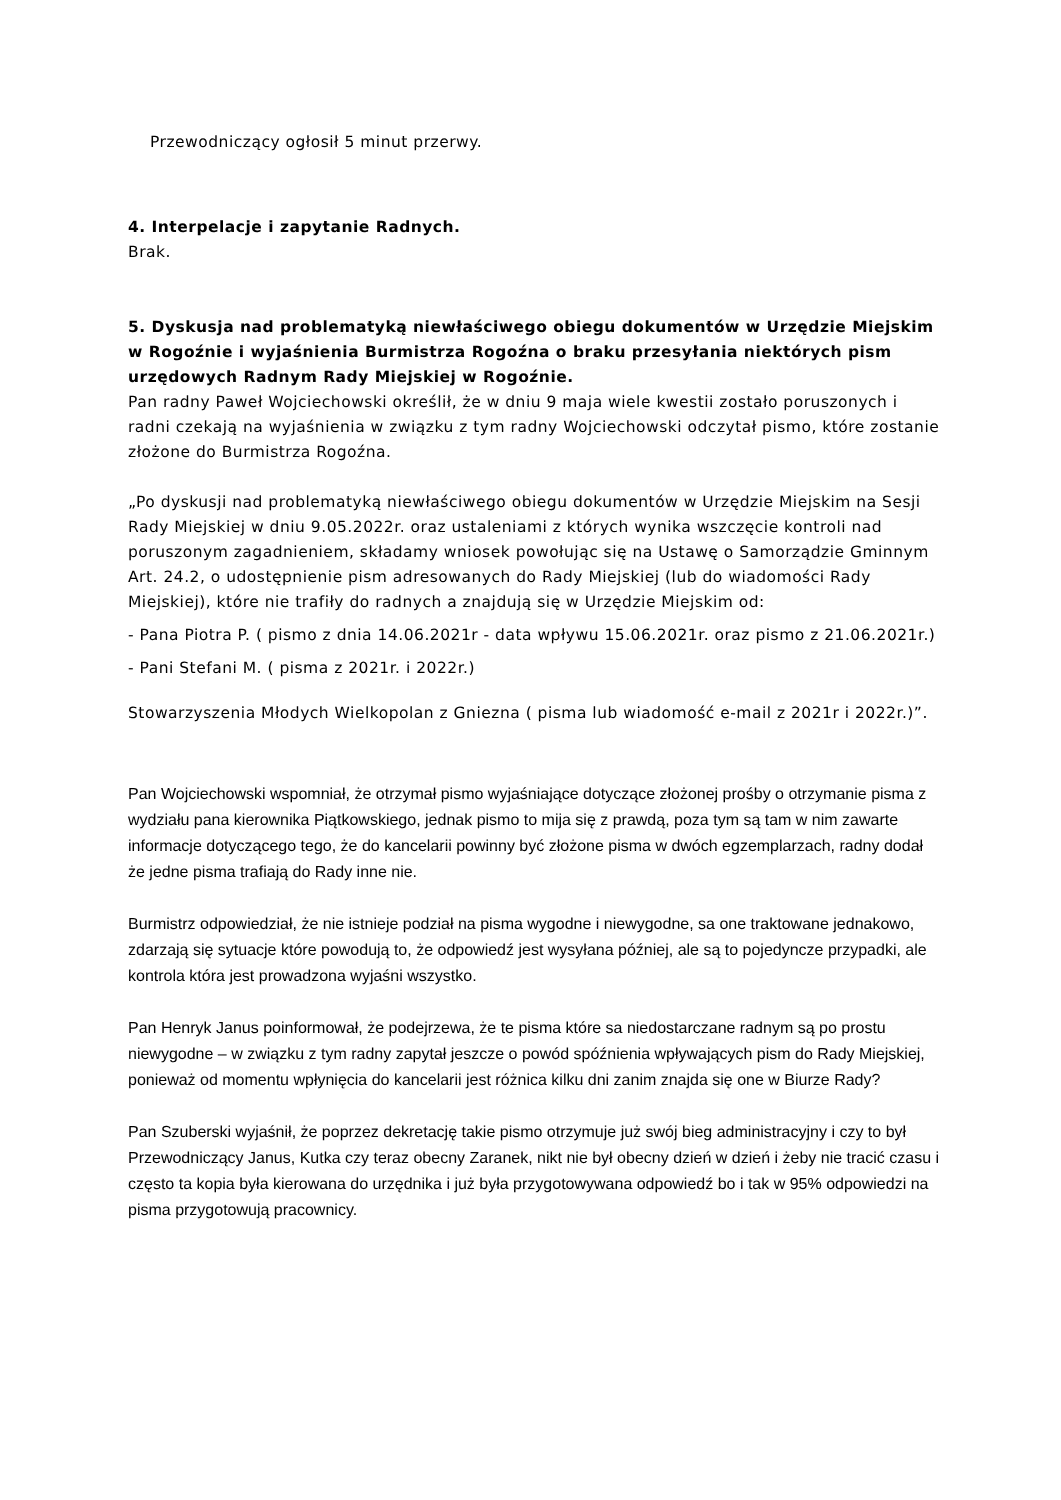Przewodniczący ogłosił 5 minut przerwy.
4. Interpelacje i zapytanie Radnych.
Brak.
5. Dyskusja nad problematyką niewłaściwego obiegu dokumentów w Urzędzie Miejskim w Rogoźnie i wyjaśnienia Burmistrza Rogoźna o braku przesyłania niektórych pism urzędowych Radnym Rady Miejskiej w Rogoźnie.
Pan radny Paweł Wojciechowski określił, że w dniu 9 maja wiele kwestii zostało poruszonych i radni czekają na wyjaśnienia w związku z tym radny Wojciechowski odczytał pismo, które zostanie złożone do Burmistrza Rogoźna.
„Po dyskusji nad problematyką niewłaściwego obiegu dokumentów w Urzędzie Miejskim na Sesji Rady Miejskiej w dniu 9.05.2022r. oraz ustaleniami z których wynika wszczęcie kontroli nad poruszonym zagadnieniem, składamy wniosek powołując się na Ustawę o Samorządzie Gminnym Art. 24.2, o udostępnienie pism adresowanych do Rady Miejskiej (lub do wiadomości Rady Miejskiej), które nie trafiły do radnych a znajdują się w Urzędzie Miejskim od:
- Pana Piotra P. ( pismo z dnia 14.06.2021r - data wpływu 15.06.2021r. oraz pismo z 21.06.2021r.)
- Pani Stefani M. ( pisma z 2021r. i 2022r.)
Stowarzyszenia Młodych Wielkopolan z Gniezna ( pisma lub wiadomość e-mail z 2021r i 2022r.)”.
Pan Wojciechowski wspomniał, że otrzymał pismo wyjaśniające dotyczące złożonej prośby o otrzymanie pisma z wydziału pana kierownika Piątkowskiego, jednak pismo to mija się z prawdą, poza tym są tam w nim zawarte informacje dotyczącego tego, że do kancelarii powinny być złożone pisma w dwóch egzemplarzach, radny dodał że jedne pisma trafiają do Rady inne nie.
Burmistrz odpowiedział, że nie istnieje podział na pisma wygodne i niewygodne, sa one traktowane jednakowo, zdarzają się sytuacje które powodują to, że odpowiedź jest wysyłana później, ale są to pojedyncze przypadki, ale kontrola która jest prowadzona wyjaśni wszystko.
Pan Henryk Janus poinformował, że podejrzewa, że te pisma które sa niedostarczane radnym są po prostu niewygodne – w związku z tym radny zapytał jeszcze o powód spóźnienia wpływających pism do Rady Miejskiej, ponieważ od momentu wpłynięcia do kancelarii jest różnica kilku dni zanim znajda się one w Biurze Rady?
Pan Szuberski wyjaśnił, że poprzez dekretację takie pismo otrzymuje już swój bieg administracyjny i czy to był Przewodniczący Janus, Kutka czy teraz obecny Zaranek, nikt nie był obecny dzień w dzień i żeby nie tracić czasu i często ta kopia była kierowana do urzędnika i już była przygotowywana odpowiedź bo i tak w 95% odpowiedzi na pisma przygotowują pracownicy.